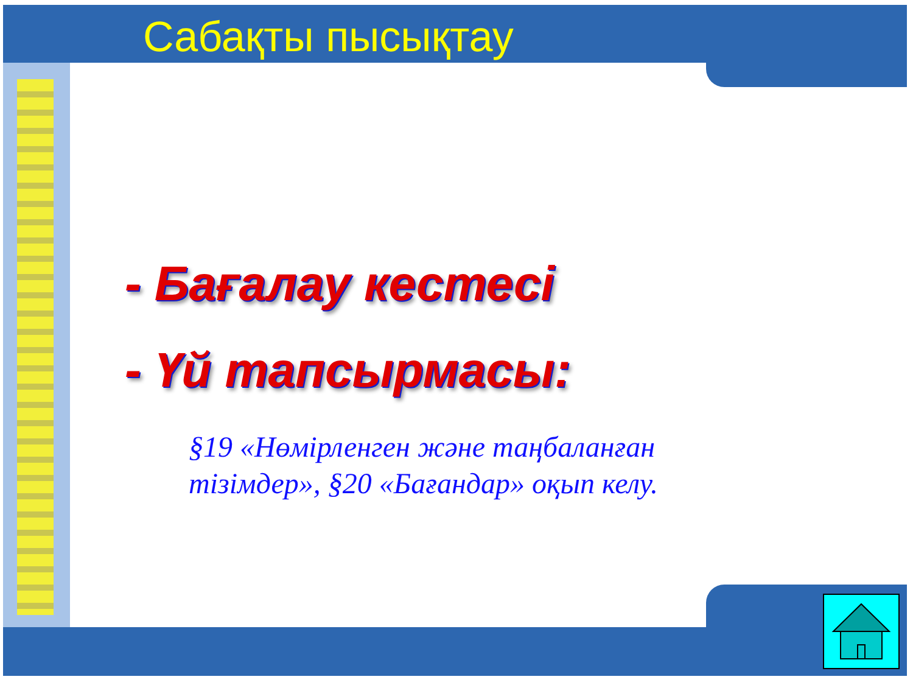Сабақты пысықтау
- Бағалау кестесі
- Үй тапсырмасы:
§19 «Нөмірленген және таңбаланған тізімдер», §20 «Бағандар» оқып келу.